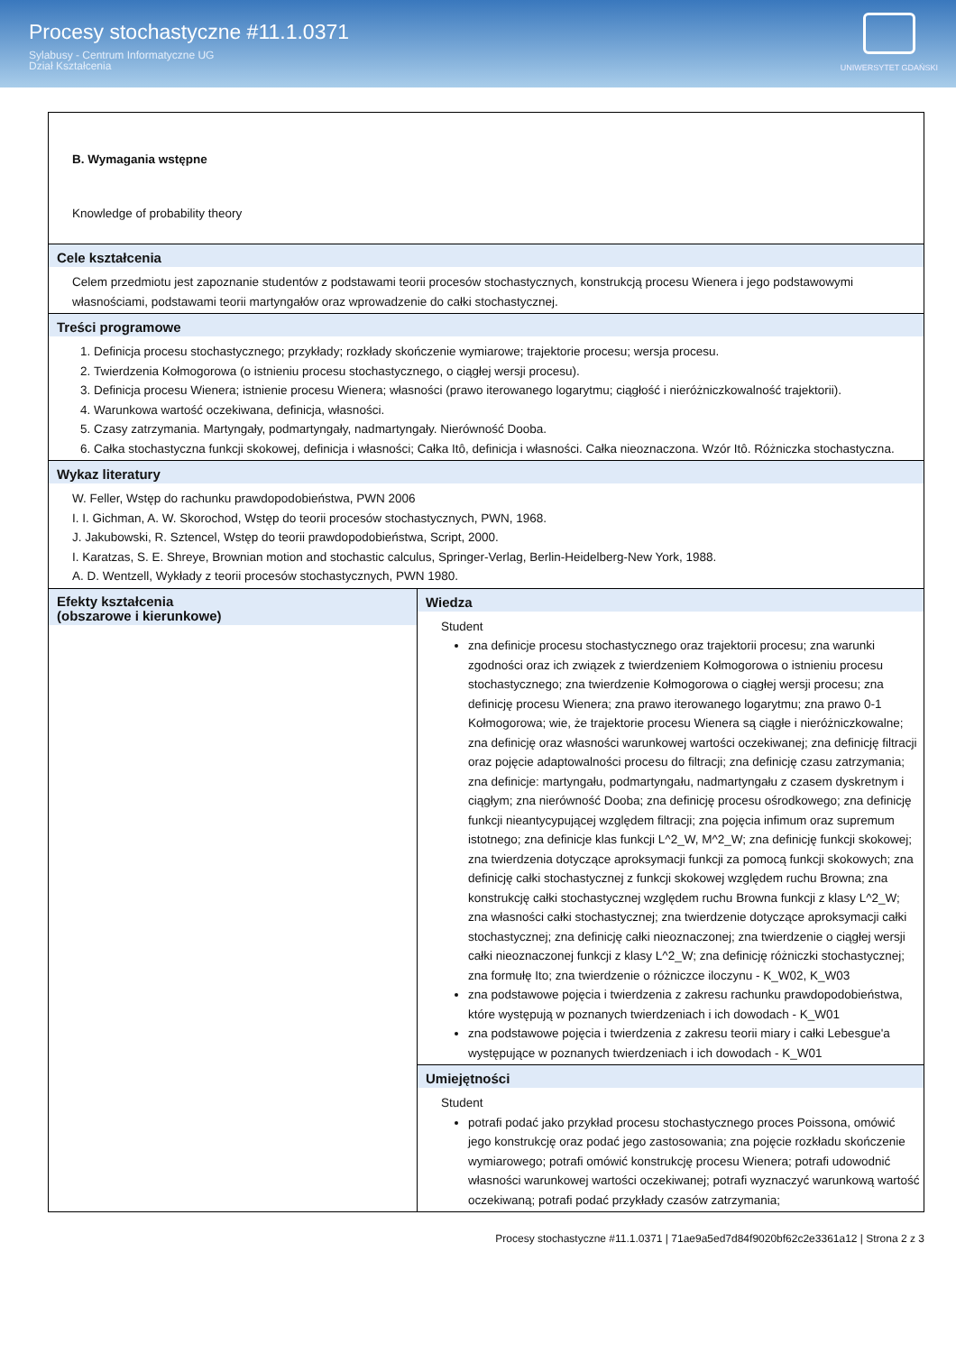Procesy stochastyczne #11.1.0371
Sylabusy - Centrum Informatyczne UG
Dział Kształcenia
UNIWERSYTET GDAŃSKI
| B. Wymagania wstępne Knowledge of probability theory | |
| Cele kształcenia Celem przedmiotu jest zapoznanie studentów z podstawami teorii procesów stochastycznych, konstrukcją procesu Wienera i jego podstawowymi własnościami, podstawami teorii martyngałów oraz wprowadzenie do całki stochastycznej. | |
| Treści programowe 1. Definicja procesu stochastycznego; przykłady; rozkłady skończenie wymiarowe; trajektorie procesu; wersja procesu. 2. Twierdzenia Kołmogorowa (o istnieniu procesu stochastycznego, o ciągłej wersji procesu). 3. Definicja procesu Wienera; istnienie procesu Wienera; własności (prawo iterowanego logarytmu; ciągłość i nieróżniczkowalność trajektorii). 4. Warunkowa wartość oczekiwana, definicja, własności. 5. Czasy zatrzymania. Martyngały, podmartyngały, nadmartyngały. Nierówność Dooba. 6. Całka stochastyczna funkcji skokowej, definicja i własności; Całka Itô, definicja i własności. Całka nieoznaczona. Wzór Itô. Różniczka stochastyczna. | |
| Wykaz literatury W. Feller, Wstęp do rachunku prawdopodobieństwa, PWN 2006 I. I. Gichman, A. W. Skorochod, Wstęp do teorii procesów stochastycznych, PWN, 1968. J. Jakubowski, R. Sztencel, Wstęp do teorii prawdopodobieństwa, Script, 2000. I. Karatzas, S. E. Shreye, Brownian motion and stochastic calculus, Springer-Verlag, Berlin-Heidelberg-New York, 1988. A. D. Wentzell, Wykłady z teorii procesów stochastycznych, PWN 1980. | |
| Efekty kształcenia (obszarowe i kierunkowe) | Wiedza Student zna definicje procesu stochastycznego oraz trajektorii procesu; zna warunki zgodności oraz ich związek z twierdzeniem Kołmogorowa o istnieniu procesu stochastycznego; zna twierdzenie Kołmogorowa o ciągłej wersji procesu; zna definicję procesu Wienera; zna prawo iterowanego logarytmu; zna prawo 0-1 Kołmogorowa; wie, że trajektorie procesu Wienera są ciągłe i nieróżniczkowalne; zna definicję oraz własności warunkowej wartości oczekiwanej; zna definicję filtracji oraz pojęcie adaptowalności procesu do filtracji; zna definicję czasu zatrzymania; zna definicje: martyngału, podmartyngału, nadmartyngału z czasem dyskretnym i ciągłym; zna nierówność Dooba; zna definicję procesu ośrodkowego; zna definicję funkcji nieantycypującej względem filtracji; zna pojęcia infimum oraz supremum istotnego; zna definicje klas funkcji L^2_W, M^2_W; zna definicję funkcji skokowej; zna twierdzenia dotyczące aproksymacji funkcji za pomocą funkcji skokowych; zna definicję całki stochastycznej z funkcji skokowej względem ruchu Browna; zna konstrukcję całki stochastycznej względem ruchu Browna funkcji z klasy L^2_W; zna własności całki stochastycznej; zna twierdzenie dotyczące aproksymacji całki stochastycznej; zna definicję całki nieoznaczonej; zna twierdzenie o ciągłej wersji całki nieoznaczonej funkcji z klasy L^2_W; zna definicję różniczki stochastycznej; zna formułę Ito; zna twierdzenie o różniczce iloczynu - K_W02, K_W03 zna podstawowe pojęcia i twierdzenia z zakresu rachunku prawdopodobieństwa, które występują w poznanych twierdzeniach i ich dowodach - K_W01 zna podstawowe pojęcia i twierdzenia z zakresu teorii miary i całki Lebesgue'a występujące w poznanych twierdzeniach i ich dowodach - K_W01 |
| | Umiejętności Student potrafi podać jako przykład procesu stochastycznego proces Poissona, omówić jego konstrukcję oraz podać jego zastosowania; zna pojęcie rozkładu skończenie wymiarowego; potrafi omówić konstrukcję procesu Wienera; potrafi udowodnić własności warunkowej wartości oczekiwanej; potrafi wyznaczyć warunkową wartość oczekiwaną; potrafi podać przykłady czasów zatrzymania; |
Procesy stochastyczne #11.1.0371 | 71ae9a5ed7d84f9020bf62c2e3361a12 | Strona 2 z 3